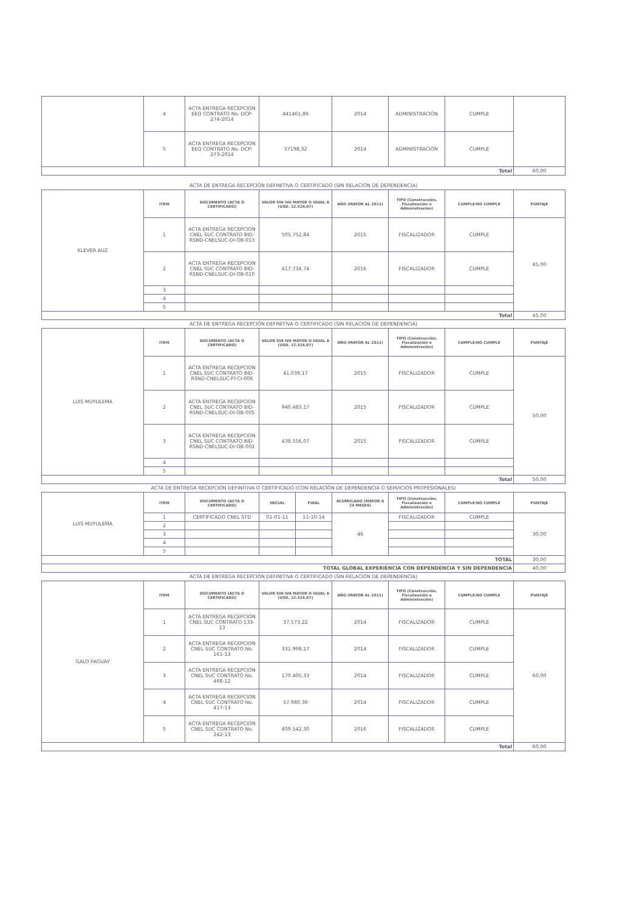| | 4 | ACTA ENTREGA RECEPCION EEQ CONTRATO No. DCP-274-2014 | 441461,86 | | 2014 | ADMINISTRACIÓN | CUMPLE | |
| | 5 | ACTA ENTREGA RECEPCION EEQ CONTRATO No. DCP-273-2014 | 37198,32 | | 2014 | ADMINISTRACIÓN | CUMPLE | |
| Total | | | | | | | | 60,00 |
| ACTA DE ENTREGA RECEPCIÓN DEFINITIVA O CERTIFICADO (SIN RELACIÓN DE DEPENDENCIA) | | | | | | | | |
| KLEVER AUZ | ITEM | DOCUMENTO (ACTA O CERTIFICADO) | VALOR SIN IVA MAYOR O IGUAL A (USD. 12.524,07) | | AÑO (MAYOR AL 2011) | TIPO (Construcción, Fiscalización o Administración) | CUMPLE/NO CUMPLE | PUNTAJE |
| | 1 | ACTA ENTREGA RECEPCION CNEL SUC CONTRATO BID-RSND-CNELSUC-DI-OB-013 | 505.752,84 | | 2015 | FISCALIZADOR | CUMPLE | 45,00 |
| | 2 | ACTA ENTREGA RECEPCION CNEL SUC CONTRATO BID-RSND-CNELSUC-DI-OB-010 | 417.734,74 | | 2016 | FISCALIZADOR | CUMPLE | |
| | 3 | | | | | | | |
| | 4 | | | | | | | |
| | 5 | | | | | | | |
| Total | | | | | | | | 45,00 |
| ACTA DE ENTREGA RECEPCIÓN DEFINITIVA O CERTIFICADO (SIN RELACIÓN DE DEPENDENCIA) | | | | | | | | |
| LUIS MUYULEMA | ITEM | DOCUMENTO (ACTA O CERTIFICADO) | VALOR SIN IVA MAYOR O IGUAL A (USD. 12.524,07) | | AÑO (MAYOR AL 2011) | TIPO (Construcción, Fiscalización o Administración) | CUMPLE/NO CUMPLE | PUNTAJE |
| | 1 | ACTA ENTREGA RECEPCION CNEL SUC CONTRATO BID-RSND-CNELSUC-FI-CI-006 | 41.039,17 | | 2015 | FISCALIZADOR | CUMPLE | 50,00 |
| | 2 | ACTA ENTREGA RECEPCION CNEL SUC CONTRATO BID-RSND-CNELSUC-DI-OB-005 | 940.483,17 | | 2015 | FISCALIZADOR | CUMPLE | |
| | 3 | ACTA ENTREGA RECEPCION CNEL SUC CONTRATO BID-RSND-CNELSUC-DI-OB-002 | 438.556,07 | | 2015 | FISCALIZADOR | CUMPLE | |
| | 4 | | | | | | | |
| | 5 | | | | | | | |
| Total | | | | | | | | 50,00 |
| ACTA DE ENTREGA RECEPCIÓN DEFINITIVA O CERTIFICADO (CON RELACIÓN DE DEPENDENCIA O SERVICIOS PROFESIONALES) | | | | | | | | |
| LUIS MUYULEMA | ITEM | DOCUMENTO (ACTA O CERTIFICADO) | INICIAL | FINAL | ACUMULADO (MAYOR A 24 MESES) | TIPO (Construcción, Fiscalización o Administración) | CUMPLE/NO CUMPLE | PUNTAJE |
| | 1 | CERTIFICADO CNEL STD | 01-01-11 | 11-10-14 | 46 | FISCALIZADOR | CUMPLE | 30,00 |
| | 2 | | | | | | | |
| | 3 | | | | | | | |
| | 4 | | | | | | | |
| | 5 | | | | | | | |
| TOTAL | | | | | | | | 30,00 |
| TOTAL GLOBAL EXPERIENCIA CON DEPENDENCIA Y SIN DEPENDENCIA | | | | | | | | 40,00 |
| ACTA DE ENTREGA RECEPCIÓN DEFINITIVA O CERTIFICADO (SIN RELACIÓN DE DEPENDENCIA) | | | | | | | | |
| GALO PAGUAY | ITEM | DOCUMENTO (ACTA O CERTIFICADO) | VALOR SIN IVA MAYOR O IGUAL A (USD. 12.524,07) | | AÑO (MAYOR AL 2011) | TIPO (Construcción, Fiscalización o Administración) | CUMPLE/NO CUMPLE | PUNTAJE |
| | 1 | ACTA ENTREGA RECEPCION CNEL SUC CONTRATO 133-13 | 37.573,22 | | 2014 | FISCALIZADOR | CUMPLE | 60,00 |
| | 2 | ACTA ENTREGA RECEPCION CNEL SUC CONTRATO No. 161-13 | 331.998,17 | | 2014 | FISCALIZADOR | CUMPLE | |
| | 3 | ACTA ENTREGA RECEPCION CNEL SUC CONTRATO No. 468-12 | 170.405,33 | | 2014 | FISCALIZADOR | CUMPLE | |
| | 4 | ACTA ENTREGA RECEPCION CNEL SUC CONTRATO No. 417-13 | 57.980,36 | | 2014 | FISCALIZADOR | CUMPLE | |
| | 5 | ACTA ENTREGA RECEPCION CNEL SUC CONTRATO No. 242-13 | 409.542,30 | | 2016 | FISCALIZADOR | CUMPLE | |
| Total | | | | | | | | 60,00 |